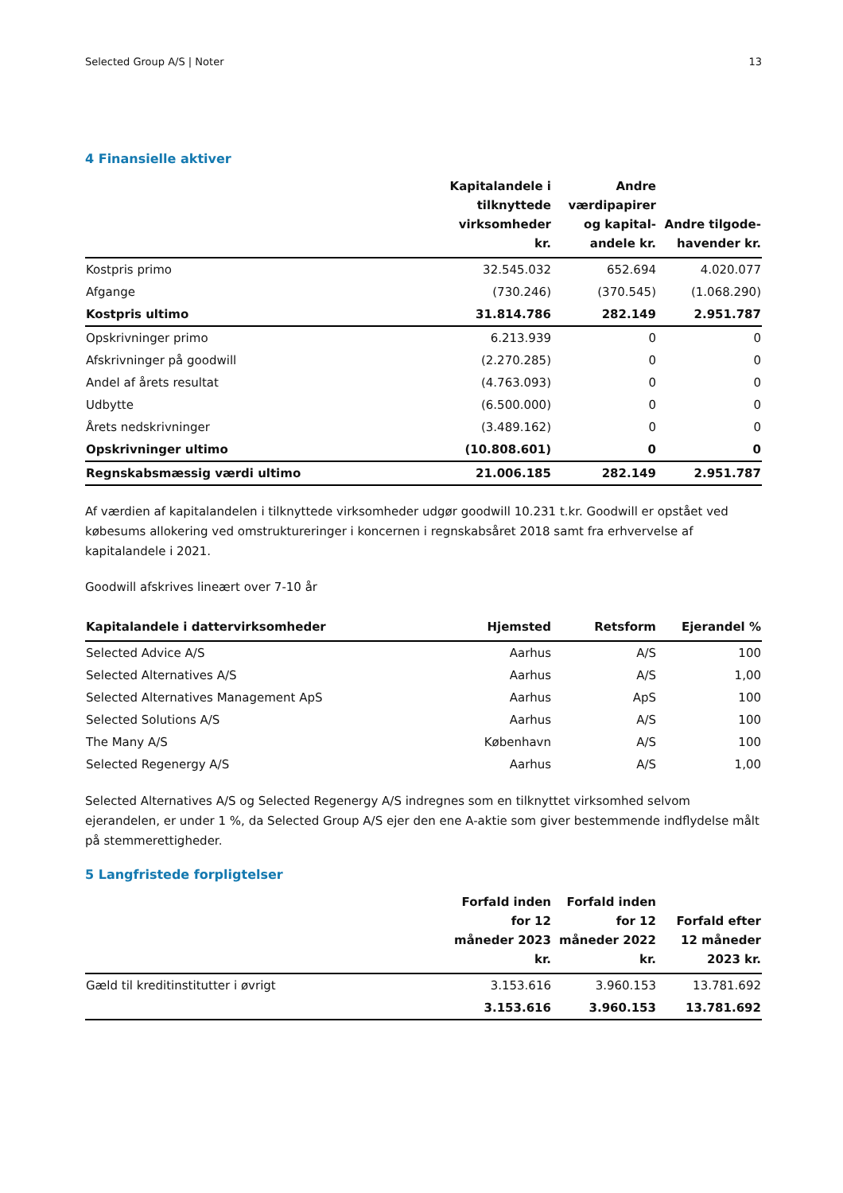Selected Group A/S | Noter 13
4 Finansielle aktiver
| | Kapitalandele i tilknyttede virksomheder kr. | Andre værdipapirer og kapital-andele kr. | Andre tilgode-havender kr. |
| --- | --- | --- | --- |
| Kostpris primo | 32.545.032 | 652.694 | 4.020.077 |
| Afgange | (730.246) | (370.545) | (1.068.290) |
| Kostpris ultimo | 31.814.786 | 282.149 | 2.951.787 |
| Opskrivninger primo | 6.213.939 | 0 | 0 |
| Afskrivninger på goodwill | (2.270.285) | 0 | 0 |
| Andel af årets resultat | (4.763.093) | 0 | 0 |
| Udbytte | (6.500.000) | 0 | 0 |
| Årets nedskrivninger | (3.489.162) | 0 | 0 |
| Opskrivninger ultimo | (10.808.601) | 0 | 0 |
| Regnskabsmæssig værdi ultimo | 21.006.185 | 282.149 | 2.951.787 |
Af værdien af kapitalandelen i tilknyttede virksomheder udgør goodwill 10.231 t.kr. Goodwill er opstået ved købesums allokering ved omstruktureringer i koncernen i regnskabsåret 2018 samt fra erhvervelse af kapitalandele i 2021.
Goodwill afskrives lineært over 7-10 år
| Kapitalandele i dattervirksomheder | Hjemsted | Retsform | Ejerandel % |
| --- | --- | --- | --- |
| Selected Advice A/S | Aarhus | A/S | 100 |
| Selected Alternatives A/S | Aarhus | A/S | 1,00 |
| Selected Alternatives Management ApS | Aarhus | ApS | 100 |
| Selected Solutions A/S | Aarhus | A/S | 100 |
| The Many A/S | København | A/S | 100 |
| Selected Regenergy A/S | Aarhus | A/S | 1,00 |
Selected Alternatives A/S og Selected Regenergy A/S indregnes som en tilknyttet virksomhed selvom ejerandelen, er under 1 %, da Selected Group A/S ejer den ene A-aktie som giver bestemmende indflydelse målt på stemmerettigheder.
5 Langfristede forpligtelser
| | Forfald inden for 12 måneder 2023 kr. | Forfald inden for 12 måneder 2022 kr. | Forfald efter 12 måneder 2023 kr. |
| --- | --- | --- | --- |
| Gæld til kreditinstitutter i øvrigt | 3.153.616 | 3.960.153 | 13.781.692 |
| | 3.153.616 | 3.960.153 | 13.781.692 |